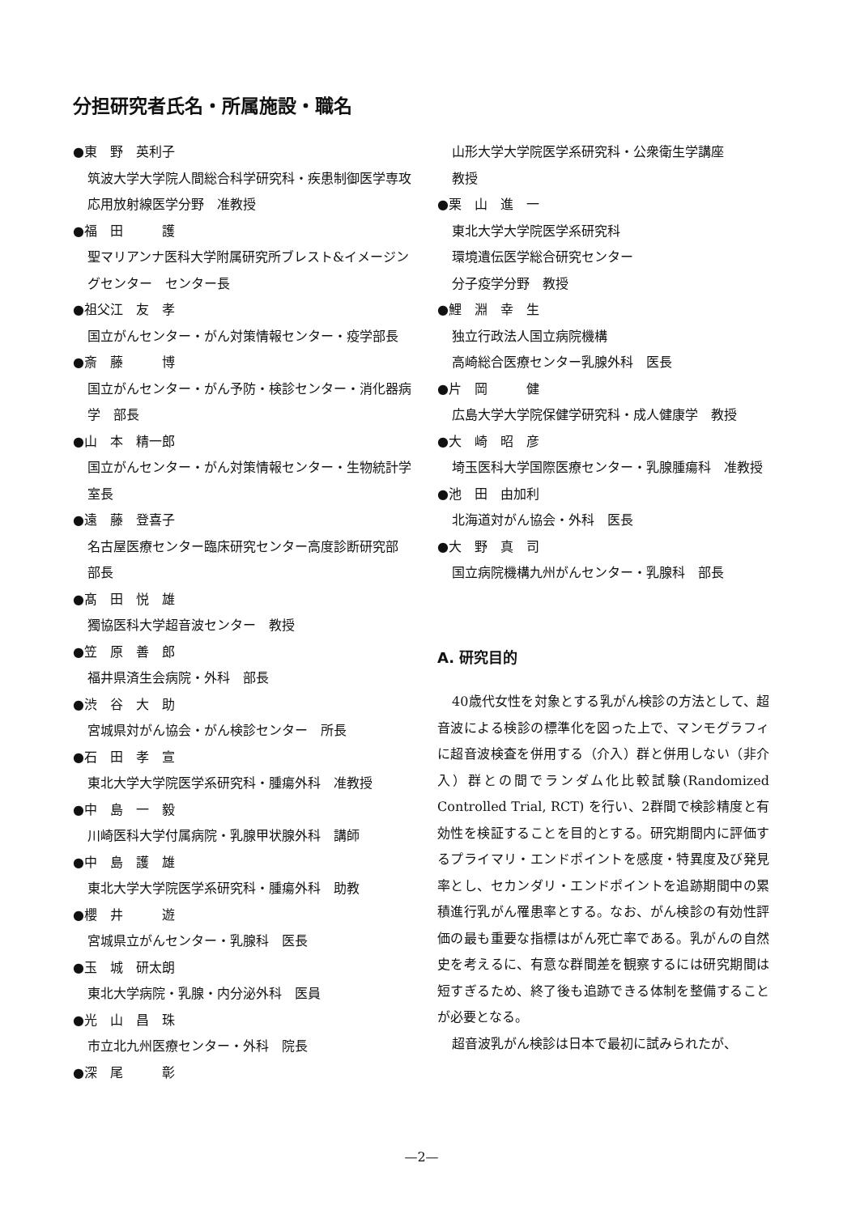分担研究者氏名・所属施設・職名
●東　野　英利子
筑波大学大学院人間総合科学研究科・疾患制御医学専攻応用放射線医学分野　准教授
●福　田　　　護
聖マリアンナ医科大学附属研究所ブレスト&イメージングセンター　センター長
●祖父江　友　孝
国立がんセンター・がん対策情報センター・疫学部長
●斎　藤　　　博
国立がんセンター・がん予防・検診センター・消化器病学　部長
●山　本　精一郎
国立がんセンター・がん対策情報センター・生物統計学　室長
●遠　藤　登喜子
名古屋医療センター臨床研究センター高度診断研究部　部長
●髙　田　悦　雄
獨協医科大学超音波センター　教授
●笠　原　善　郎
福井県済生会病院・外科　部長
●渋　谷　大　助
宮城県対がん協会・がん検診センター　所長
●石　田　孝　宣
東北大学大学院医学系研究科・腫瘍外科　准教授
●中　島　一　毅
川崎医科大学付属病院・乳腺甲状腺外科　講師
●中　島　護　雄
東北大学大学院医学系研究科・腫瘍外科　助教
●櫻　井　　　遊
宮城県立がんセンター・乳腺科　医長
●玉　城　研太朗
東北大学病院・乳腺・内分泌外科　医員
●光　山　昌　珠
市立北九州医療センター・外科　院長
●深　尾　　　彰
山形大学大学院医学系研究科・公衆衛生学講座
教授
●栗　山　進　一
東北大学大学院医学系研究科
環境遺伝医学総合研究センター
分子疫学分野　教授
●鯉　淵　幸　生
独立行政法人国立病院機構
高崎総合医療センター乳腺外科　医長
●片　岡　　　健
広島大学大学院保健学研究科・成人健康学　教授
●大　崎　昭　彦
埼玉医科大学国際医療センター・乳腺腫瘍科　准教授
●池　田　由加利
北海道対がん協会・外科　医長
●大　野　真　司
国立病院機構九州がんセンター・乳腺科　部長
A. 研究目的
40歳代女性を対象とする乳がん検診の方法として、超音波による検診の標準化を図った上で、マンモグラフィに超音波検査を併用する（介入）群と併用しない（非介入）群との間でランダム化比較試験(Randomized Controlled Trial, RCT) を行い、2群間で検診精度と有効性を検証することを目的とする。研究期間内に評価するプライマリ・エンドポイントを感度・特異度及び発見率とし、セカンダリ・エンドポイントを追跡期間中の累積進行乳がん罹患率とする。なお、がん検診の有効性評価の最も重要な指標はがん死亡率である。乳がんの自然史を考えるに、有意な群間差を観察するには研究期間は短すぎるため、終了後も追跡できる体制を整備することが必要となる。
超音波乳がん検診は日本で最初に試みられたが、
—2—